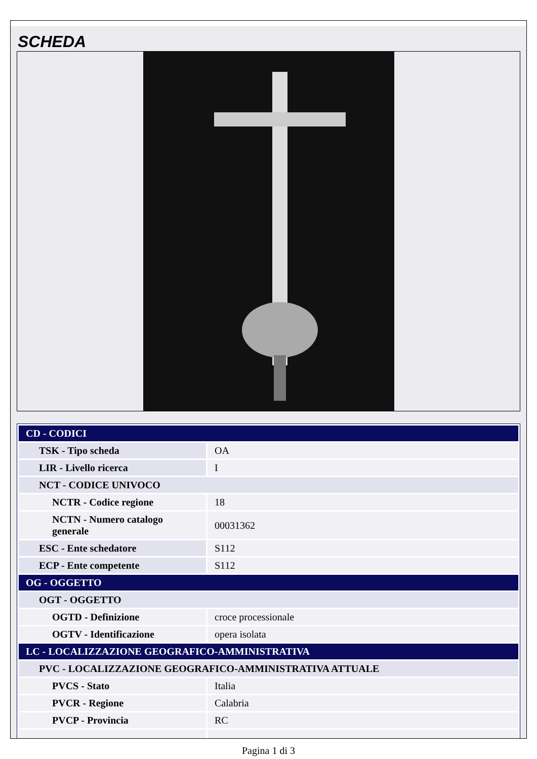SCHEDA
| CD - CODICI | |
| TSK - Tipo scheda | OA |
| LIR - Livello ricerca | I |
| NCT - CODICE UNIVOCO | |
| NCTR - Codice regione | 18 |
| NCTN - Numero catalogo generale | 00031362 |
| ESC - Ente schedatore | S112 |
| ECP - Ente competente | S112 |
| OG - OGGETTO | |
| OGT - OGGETTO | |
| OGTD - Definizione | croce processionale |
| OGTV - Identificazione | opera isolata |
| LC - LOCALIZZAZIONE GEOGRAFICO-AMMINISTRATIVA | |
| PVC - LOCALIZZAZIONE GEOGRAFICO-AMMINISTRATIVA ATTUALE | |
| PVCS - Stato | Italia |
| PVCR - Regione | Calabria |
| PVCP - Provincia | RC |
Pagina 1 di 3